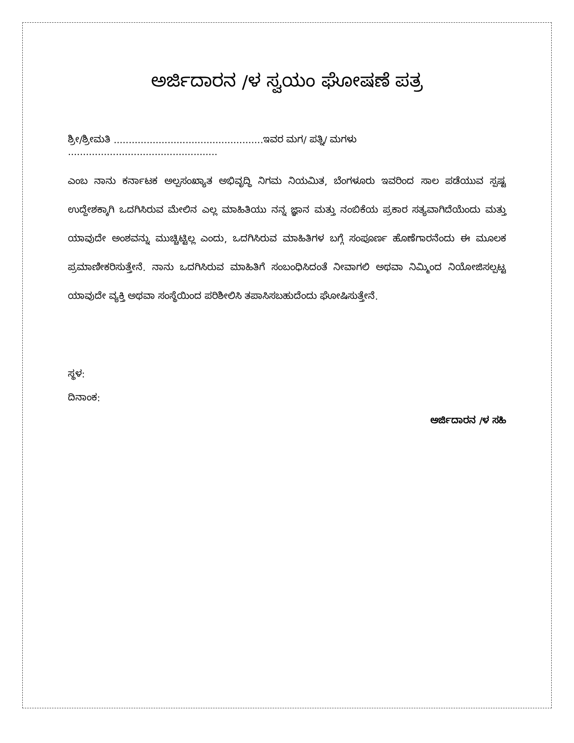ಅರ್ಜಿದಾರನ /ಳ ಸ್ವಯಂ ಘೋಷಣೆ ಪತ್ರ
ಶ್ರೀ/ಶ್ರೀಮತಿ ..................................................ಇವರ ಮಗ/ ಪತ್ನಿ/ ಮಗಳು ..................................................
ಎಂಬ ನಾನು ಕರ್ನಾಟಕ ಅಲ್ಪಸಂಖ್ಯಾತ ಅಭಿವೃದ್ಧಿ ನಿಗಮ ನಿಯಮಿತ, ಬೆಂಗಳೂರು ಇವರಿಂದ ಸಾಲ ಪಡೆಯುವ ಸ್ಪಷ್ಟ ಉದ್ದೇಶಕ್ಕಾಗಿ ಒದಗಿಸಿರುವ ಮೇಲಿನ ಎಲ್ಲ ಮಾಹಿತಿಯು ನನ್ನ ಜ್ಞಾನ ಮತ್ತು ನಂಬಿಕೆಯ ಪ್ರಕಾರ ಸತ್ಯವಾಗಿದೆಯೆಂದು ಮತ್ತು ಯಾವುದೇ ಅಂಶವನ್ನು ಮುಚ್ಚಿಟ್ಟಿಲ್ಲ ಎಂದು, ಒದಗಿಸಿರುವ ಮಾಹಿತಿಗಳ ಬಗ್ಗೆ ಸಂಪೂರ್ಣ ಹೊಣೆಗಾರನೆಂದು ಈ ಮೂಲಕ ಪ್ರಮಾಣೀಕರಿಸುತ್ತೇನೆ. ನಾನು ಒದಗಿಸಿರುವ ಮಾಹಿತಿಗೆ ಸಂಬಂಧಿಸಿದಂತೆ ನೀವಾಗಲಿ ಅಥವಾ ನಿಮ್ಮಿಂದ ನಿಯೋಜಿಸಲ್ಪಟ್ಟ ಯಾವುದೇ ವ್ಯಕ್ತಿ ಅಥವಾ ಸಂಸ್ಥೆಯಿಂದ ಪರಿಶೀಲಿಸಿ ತಪಾಸಿಸಬಹುದೆಂದು ಘೋಷಿಸುತ್ತೇನೆ.
ಸ್ಥಳ:
ದಿನಾಂಕ:
ಅರ್ಜಿದಾರನ /ಳ ಸಹಿ